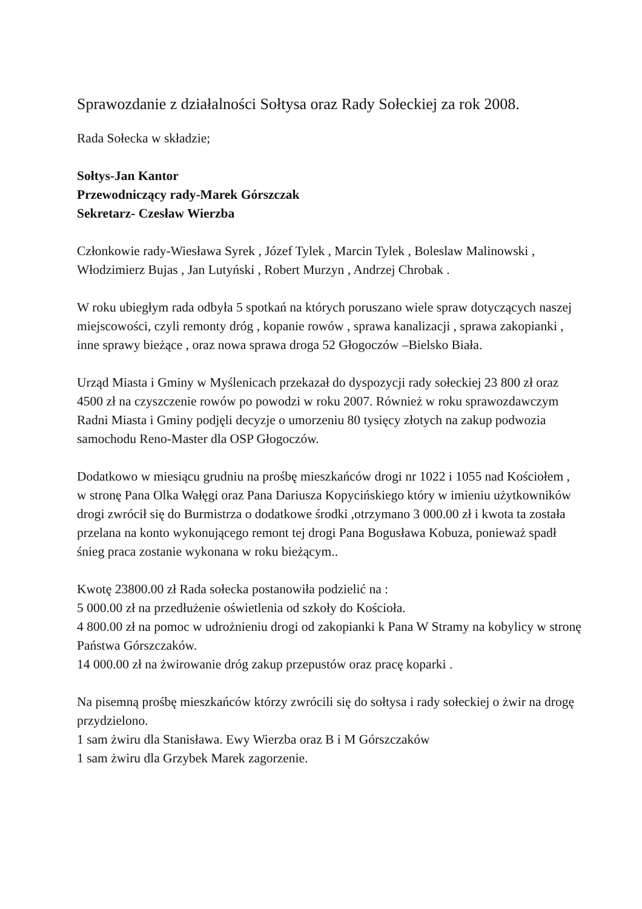Sprawozdanie z działalności Sołtysa oraz Rady Sołeckiej za rok 2008.
Rada Sołecka w składzie;
Sołtys-Jan Kantor
Przewodniczący rady-Marek Górszczak
Sekretarz- Czesław Wierzba
Członkowie rady-Wiesława Syrek , Józef Tylek , Marcin Tylek , Boleslaw Malinowski , Włodzimierz Bujas , Jan Lutyński , Robert Murzyn , Andrzej Chrobak .
W roku ubiegłym rada odbyła 5 spotkań na których poruszano wiele spraw dotyczących naszej miejscowości, czyli remonty dróg , kopanie rowów , sprawa kanalizacji , sprawa zakopianki , inne sprawy bieżące , oraz nowa sprawa droga 52 Głogoczów –Bielsko Biała.
Urząd Miasta i Gminy w Myślenicach przekazał do dyspozycji rady sołeckiej 23 800 zł oraz 4500 zł na czyszczenie rowów po powodzi w roku 2007. Również w roku sprawozdawczym Radni Miasta i Gminy podjęli decyzje o umorzeniu 80 tysięcy złotych na zakup podwozia samochodu Reno-Master dla OSP Głogoczów.
Dodatkowo w miesiącu grudniu na prośbę mieszkańców drogi nr 1022 i 1055 nad Kościołem , w stronę Pana Olka Wałęgi oraz Pana Dariusza Kopycińskiego który w imieniu użytkowników drogi zwrócił się do Burmistrza o dodatkowe środki ,otrzymano 3 000.00 zł i kwota ta została przelana na konto wykonującego remont tej drogi Pana Bogusława Kobuza, ponieważ spadł śnieg praca zostanie wykonana w roku bieżącym..
Kwotę 23800.00 zł Rada sołecka postanowiła podzielić na :
5 000.00 zł na przedłużenie oświetlenia od szkoły do Kościoła.
4 800.00 zł na pomoc w udrożnieniu drogi od zakopianki k Pana W Stramy na kobylicy w stronę Państwa Górszczaków.
14 000.00 zł na żwirowanie dróg zakup przepustów oraz pracę koparki .
Na pisemną prośbę mieszkańców którzy zwrócili się do sołtysa i rady sołeckiej o żwir na drogę przydzielono.
1 sam żwiru dla Stanisława. Ewy Wierzba oraz B i M Górszczaków
1 sam żwiru dla Grzybek Marek zagorzenie.